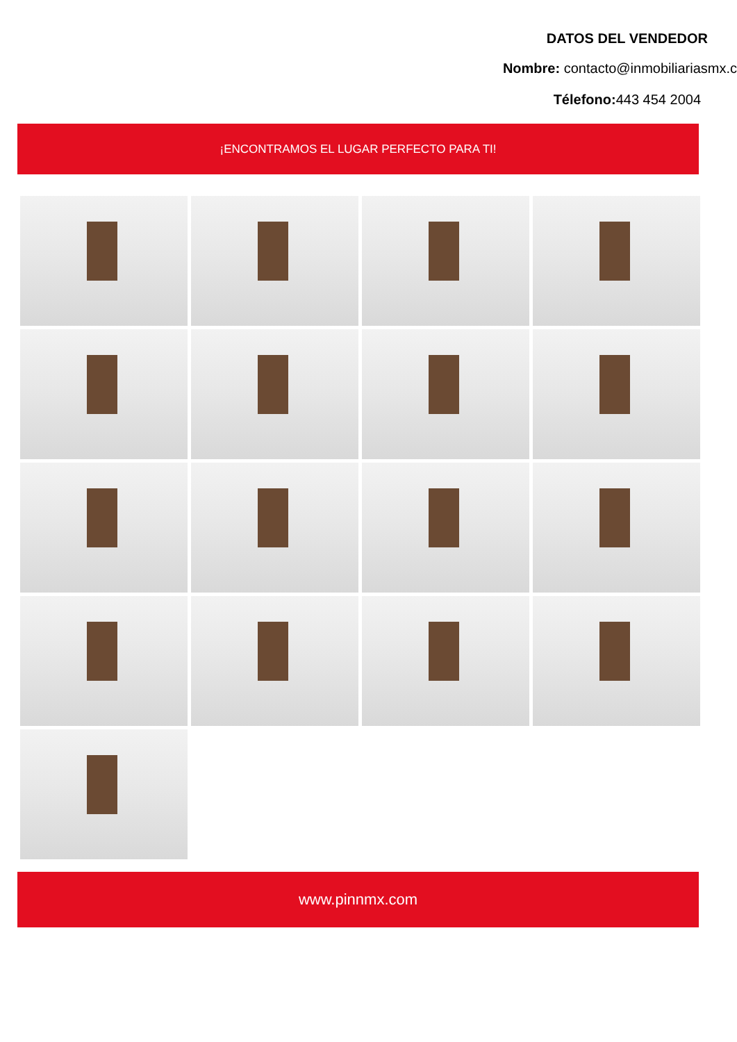DATOS DEL VENDEDOR
Nombre: contacto@inmobiliariasmx.c
Télefono: 443 454 2004
¡ENCONTRAMOS EL LUGAR PERFECTO PARA TI!
www.pinnmx.com